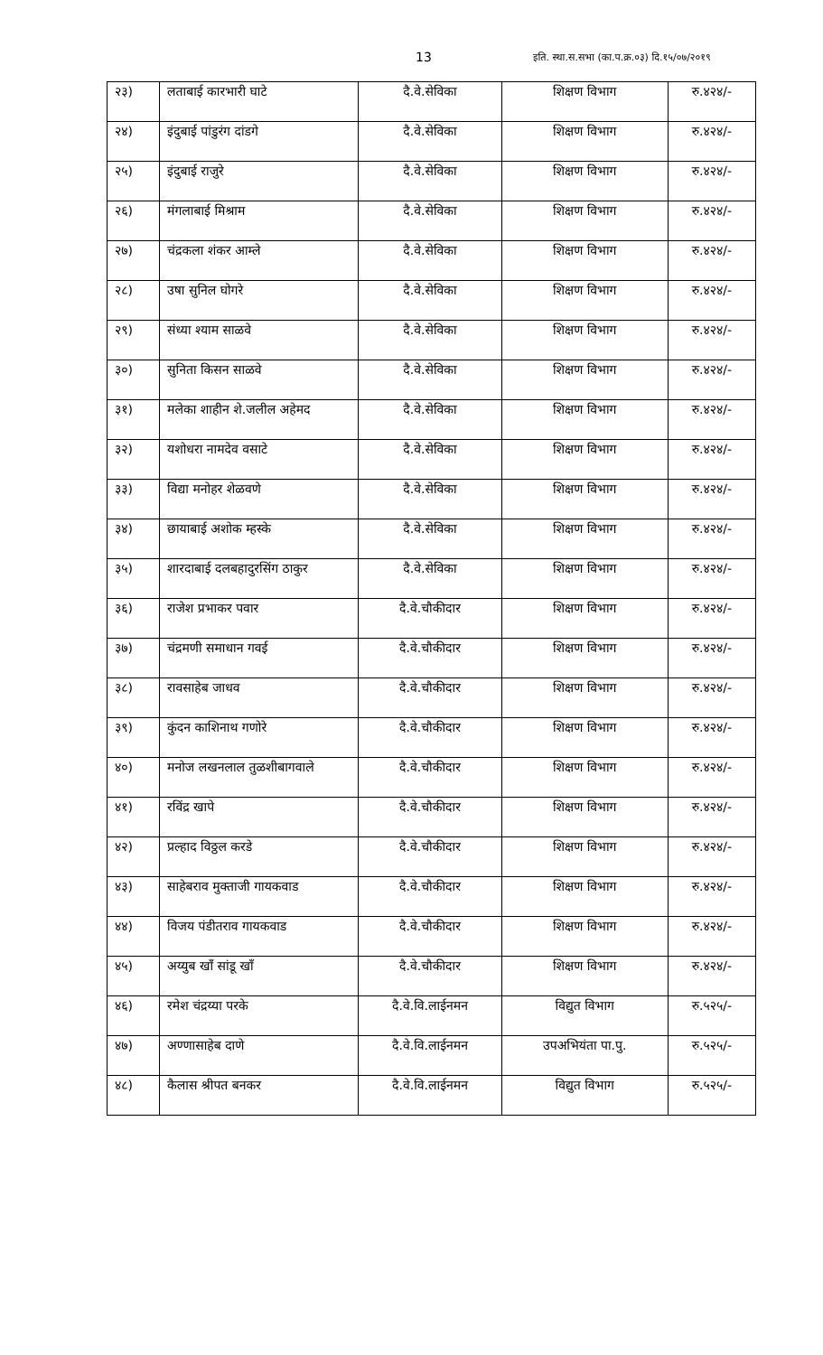13 इति. स्था.स.सभा (का.प.क्र.०३) दि.१५/०७/२०१९
| २३) | लताबाई कारभारी घाटे | दै.वे.सेविका | शिक्षण विभाग | रु.४२४/- |
| २४) | इंदुबाई पांडुरंग दांडगे | दै.वे.सेविका | शिक्षण विभाग | रु.४२४/- |
| २५) | इंदुबाई राजुरे | दै.वे.सेविका | शिक्षण विभाग | रु.४२४/- |
| २६) | मंगलाबाई मिश्राम | दै.वे.सेविका | शिक्षण विभाग | रु.४२४/- |
| २७) | चंद्रकला शंकर आम्ले | दै.वे.सेविका | शिक्षण विभाग | रु.४२४/- |
| २८) | उषा सुनिल घोगरे | दै.वे.सेविका | शिक्षण विभाग | रु.४२४/- |
| २९) | संध्या श्याम साळवे | दै.वे.सेविका | शिक्षण विभाग | रु.४२४/- |
| ३०) | सुनिता किसन साळवे | दै.वे.सेविका | शिक्षण विभाग | रु.४२४/- |
| ३१) | मलेका शाहीन शे.जलील अहेमद | दै.वे.सेविका | शिक्षण विभाग | रु.४२४/- |
| ३२) | यशोधरा नामदेव वसाटे | दै.वे.सेविका | शिक्षण विभाग | रु.४२४/- |
| ३३) | विद्या मनोहर शेळवणे | दै.वे.सेविका | शिक्षण विभाग | रु.४२४/- |
| ३४) | छायाबाई अशोक म्हस्के | दै.वे.सेविका | शिक्षण विभाग | रु.४२४/- |
| ३५) | शारदाबाई दलबहादुरसिंग ठाकुर | दै.वे.सेविका | शिक्षण विभाग | रु.४२४/- |
| ३६) | राजेश प्रभाकर पवार | दै.वे.चौकीदार | शिक्षण विभाग | रु.४२४/- |
| ३७) | चंद्रमणी समाधान गवई | दै.वे.चौकीदार | शिक्षण विभाग | रु.४२४/- |
| ३८) | रावसाहेब जाधव | दै.वे.चौकीदार | शिक्षण विभाग | रु.४२४/- |
| ३९) | कुंदन काशिनाथ गणोरे | दै.वे.चौकीदार | शिक्षण विभाग | रु.४२४/- |
| ४०) | मनोज लखनलाल तुळशीबागवाले | दै.वे.चौकीदार | शिक्षण विभाग | रु.४२४/- |
| ४१) | रविंद्र खापे | दै.वे.चौकीदार | शिक्षण विभाग | रु.४२४/- |
| ४२) | प्रल्हाद विठ्ठल करडे | दै.वे.चौकीदार | शिक्षण विभाग | रु.४२४/- |
| ४३) | साहेबराव मुक्ताजी गायकवाड | दै.वे.चौकीदार | शिक्षण विभाग | रु.४२४/- |
| ४४) | विजय पंडीतराव गायकवाड | दै.वे.चौकीदार | शिक्षण विभाग | रु.४२४/- |
| ४५) | अय्युब खाँ सांडू खाँ | दै.वे.चौकीदार | शिक्षण विभाग | रु.४२४/- |
| ४६) | रमेश चंद्रय्या परके | दै.वे.वि.लाईनमन | विद्युत विभाग | रु.५२५/- |
| ४७) | अण्णासाहेब दाणे | दै.वे.वि.लाईनमन | उपअभियंता पा.पु. | रु.५२५/- |
| ४८) | कैलास श्रीपत बनकर | दै.वे.वि.लाईनमन | विद्युत विभाग | रु.५२५/- |